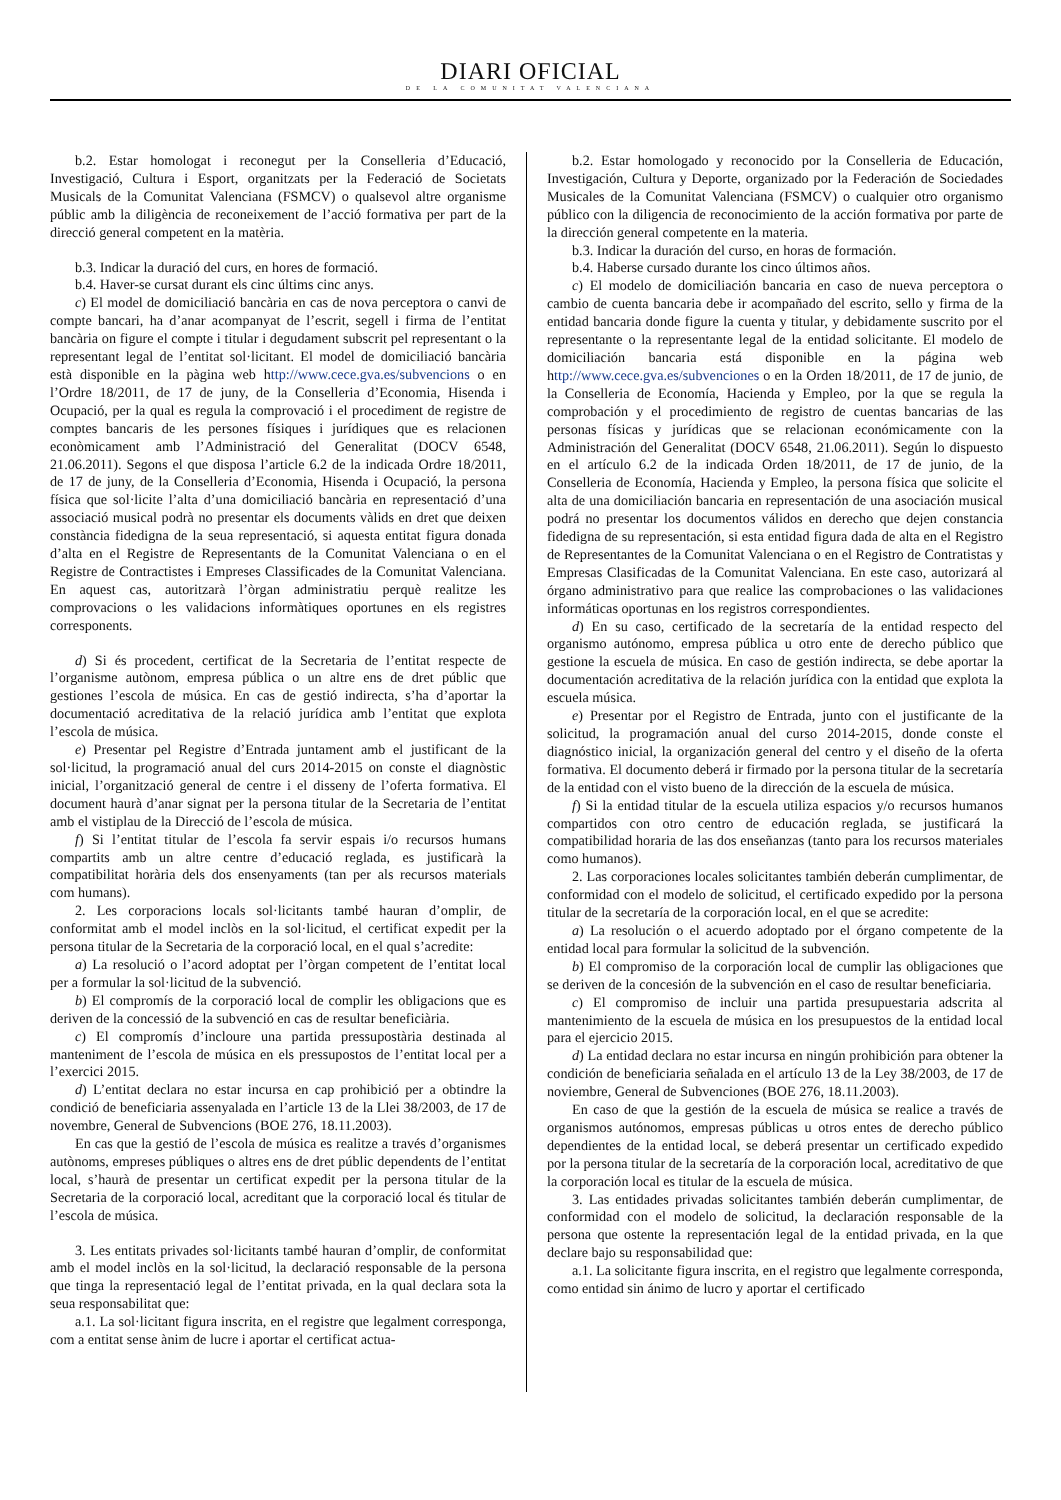DIARI OFICIAL
DE LA COMUNITAT VALENCIANA
b.2. Estar homologat i reconegut per la Conselleria d’Educació, Investigació, Cultura i Esport, organitzats per la Federació de Societats Musicals de la Comunitat Valenciana (FSMCV) o qualsevol altre organisme públic amb la diligència de reconeixement de l’acció formativa per part de la direcció general competent en la matèria.
b.3. Indicar la duració del curs, en hores de formació.
b.4. Haver-se cursat durant els cinc últims cinc anys.
c) El model de domiciliació bancària en cas de nova perceptora o canvi de compte bancari, ha d’anar acompanyat de l’escrit, segell i firma de l’entitat bancària on figure el compte i titular i degudament subscrit pel representant o la representant legal de l’entitat sol·licitant. El model de domiciliació bancària està disponible en la pàgina web http://www.cece.gva.es/subvencions o en l’Ordre 18/2011, de 17 de juny, de la Conselleria d’Economia, Hisenda i Ocupació, per la qual es regula la comprovació i el procediment de registre de comptes bancaris de les persones físiques i jurídiques que es relacionen econòmicament amb l’Administració del Generalitat (DOCV 6548, 21.06.2011). Segons el que disposa l’article 6.2 de la indicada Ordre 18/2011, de 17 de juny, de la Conselleria d’Economia, Hisenda i Ocupació, la persona física que sol·licite l’alta d’una domiciliació bancària en representació d’una associació musical podrà no presentar els documents vàlids en dret que deixen constància fidedigna de la seua representació, si aquesta entitat figura donada d’alta en el Registre de Representants de la Comunitat Valenciana o en el Registre de Contractistes i Empreses Classificades de la Comunitat Valenciana. En aquest cas, autoritzarà l’òrgan administratiu perquè realitze les comprovacions o les validacions informàtiques oportunes en els registres corresponents.
d) Si és procedent, certificat de la Secretaria de l’entitat respecte de l’organisme autònom, empresa pública o un altre ens de dret públic que gestiones l’escola de música. En cas de gestió indirecta, s’ha d’aportar la documentació acreditativa de la relació jurídica amb l’entitat que explota l’escola de música.
e) Presentar pel Registre d’Entrada juntament amb el justificant de la sol·licitud, la programació anual del curs 2014-2015 on conste el diagnòstic inicial, l’organització general de centre i el disseny de l’oferta formativa. El document haurà d’anar signat per la persona titular de la Secretaria de l’entitat amb el vistiplau de la Direcció de l’escola de música.
f) Si l’entitat titular de l’escola fa servir espais i/o recursos humans compartits amb un altre centre d’educació reglada, es justificarà la compatibilitat horària dels dos ensenyaments (tan per als recursos materials com humans).
2. Les corporacions locals sol·licitants també hauran d’omplir, de conformitat amb el model inclòs en la sol·licitud, el certificat expedit per la persona titular de la Secretaria de la corporació local, en el qual s’acredite:
a) La resolució o l’acord adoptat per l’òrgan competent de l’entitat local per a formular la sol·licitud de la subvenció.
b) El compromís de la corporació local de complir les obligacions que es deriven de la concessió de la subvenció en cas de resultar beneficiària.
c) El compromís d’incloure una partida pressupostària destinada al manteniment de l’escola de música en els pressupostos de l’entitat local per a l’exercici 2015.
d) L’entitat declara no estar incursa en cap prohibició per a obtindre la condició de beneficiaria assenyalada en l’article 13 de la Llei 38/2003, de 17 de novembre, General de Subvencions (BOE 276, 18.11.2003).
En cas que la gestió de l’escola de música es realitze a través d’organismes autònoms, empreses públiques o altres ens de dret públic dependents de l’entitat local, s’haurà de presentar un certificat expedit per la persona titular de la Secretaria de la corporació local, acreditant que la corporació local és titular de l’escola de música.
3. Les entitats privades sol·licitants també hauran d’omplir, de conformitat amb el model inclòs en la sol·licitud, la declaració responsable de la persona que tinga la representació legal de l’entitat privada, en la qual declara sota la seua responsabilitat que:
a.1. La sol·licitant figura inscrita, en el registre que legalment corresponga, com a entitat sense ànim de lucre i aportar el certificat actua-
b.2. Estar homologado y reconocido por la Conselleria de Educación, Investigación, Cultura y Deporte, organizado por la Federación de Sociedades Musicales de la Comunitat Valenciana (FSMCV) o cualquier otro organismo público con la diligencia de reconocimiento de la acción formativa por parte de la dirección general competente en la materia.
b.3. Indicar la duración del curso, en horas de formación.
b.4. Haberse cursado durante los cinco últimos años.
c) El modelo de domiciliación bancaria en caso de nueva perceptora o cambio de cuenta bancaria debe ir acompañado del escrito, sello y firma de la entidad bancaria donde figure la cuenta y titular, y debidamente suscrito por el representante o la representante legal de la entidad solicitante. El modelo de domiciliación bancaria está disponible en la página web http://www.cece.gva.es/subvenciones o en la Orden 18/2011, de 17 de junio, de la Conselleria de Economía, Hacienda y Empleo, por la que se regula la comprobación y el procedimiento de registro de cuentas bancarias de las personas físicas y jurídicas que se relacionan económicamente con la Administración del Generalitat (DOCV 6548, 21.06.2011). Según lo dispuesto en el artículo 6.2 de la indicada Orden 18/2011, de 17 de junio, de la Conselleria de Economía, Hacienda y Empleo, la persona física que solicite el alta de una domiciliación bancaria en representación de una asociación musical podrá no presentar los documentos válidos en derecho que dejen constancia fidedigna de su representación, si esta entidad figura dada de alta en el Registro de Representantes de la Comunitat Valenciana o en el Registro de Contratistas y Empresas Clasificadas de la Comunitat Valenciana. En este caso, autorizará al órgano administrativo para que realice las comprobaciones o las validaciones informáticas oportunas en los registros correspondientes.
d) En su caso, certificado de la secretaría de la entidad respecto del organismo autónomo, empresa pública u otro ente de derecho público que gestione la escuela de música. En caso de gestión indirecta, se debe aportar la documentación acreditativa de la relación jurídica con la entidad que explota la escuela música.
e) Presentar por el Registro de Entrada, junto con el justificante de la solicitud, la programación anual del curso 2014-2015, donde conste el diagnóstico inicial, la organización general del centro y el diseño de la oferta formativa. El documento deberá ir firmado por la persona titular de la secretaría de la entidad con el visto bueno de la dirección de la escuela de música.
f) Si la entidad titular de la escuela utiliza espacios y/o recursos humanos compartidos con otro centro de educación reglada, se justificará la compatibilidad horaria de las dos enseñanzas (tanto para los recursos materiales como humanos).
2. Las corporaciones locales solicitantes también deberán cumplimentar, de conformidad con el modelo de solicitud, el certificado expedido por la persona titular de la secretaría de la corporación local, en el que se acredite:
a) La resolución o el acuerdo adoptado por el órgano competente de la entidad local para formular la solicitud de la subvención.
b) El compromiso de la corporación local de cumplir las obligaciones que se deriven de la concesión de la subvención en el caso de resultar beneficiaria.
c) El compromiso de incluir una partida presupuestaria adscrita al mantenimiento de la escuela de música en los presupuestos de la entidad local para el ejercicio 2015.
d) La entidad declara no estar incursa en ningún prohibición para obtener la condición de beneficiaria señalada en el artículo 13 de la Ley 38/2003, de 17 de noviembre, General de Subvenciones (BOE 276, 18.11.2003).
En caso de que la gestión de la escuela de música se realice a través de organismos autónomos, empresas públicas u otros entes de derecho público dependientes de la entidad local, se deberá presentar un certificado expedido por la persona titular de la secretaría de la corporación local, acreditativo de que la corporación local es titular de la escuela de música.
3. Las entidades privadas solicitantes también deberán cumplimentar, de conformidad con el modelo de solicitud, la declaración responsable de la persona que ostente la representación legal de la entidad privada, en la que declare bajo su responsabilidad que:
a.1. La solicitante figura inscrita, en el registro que legalmente corresponda, como entidad sin ánimo de lucro y aportar el certificado